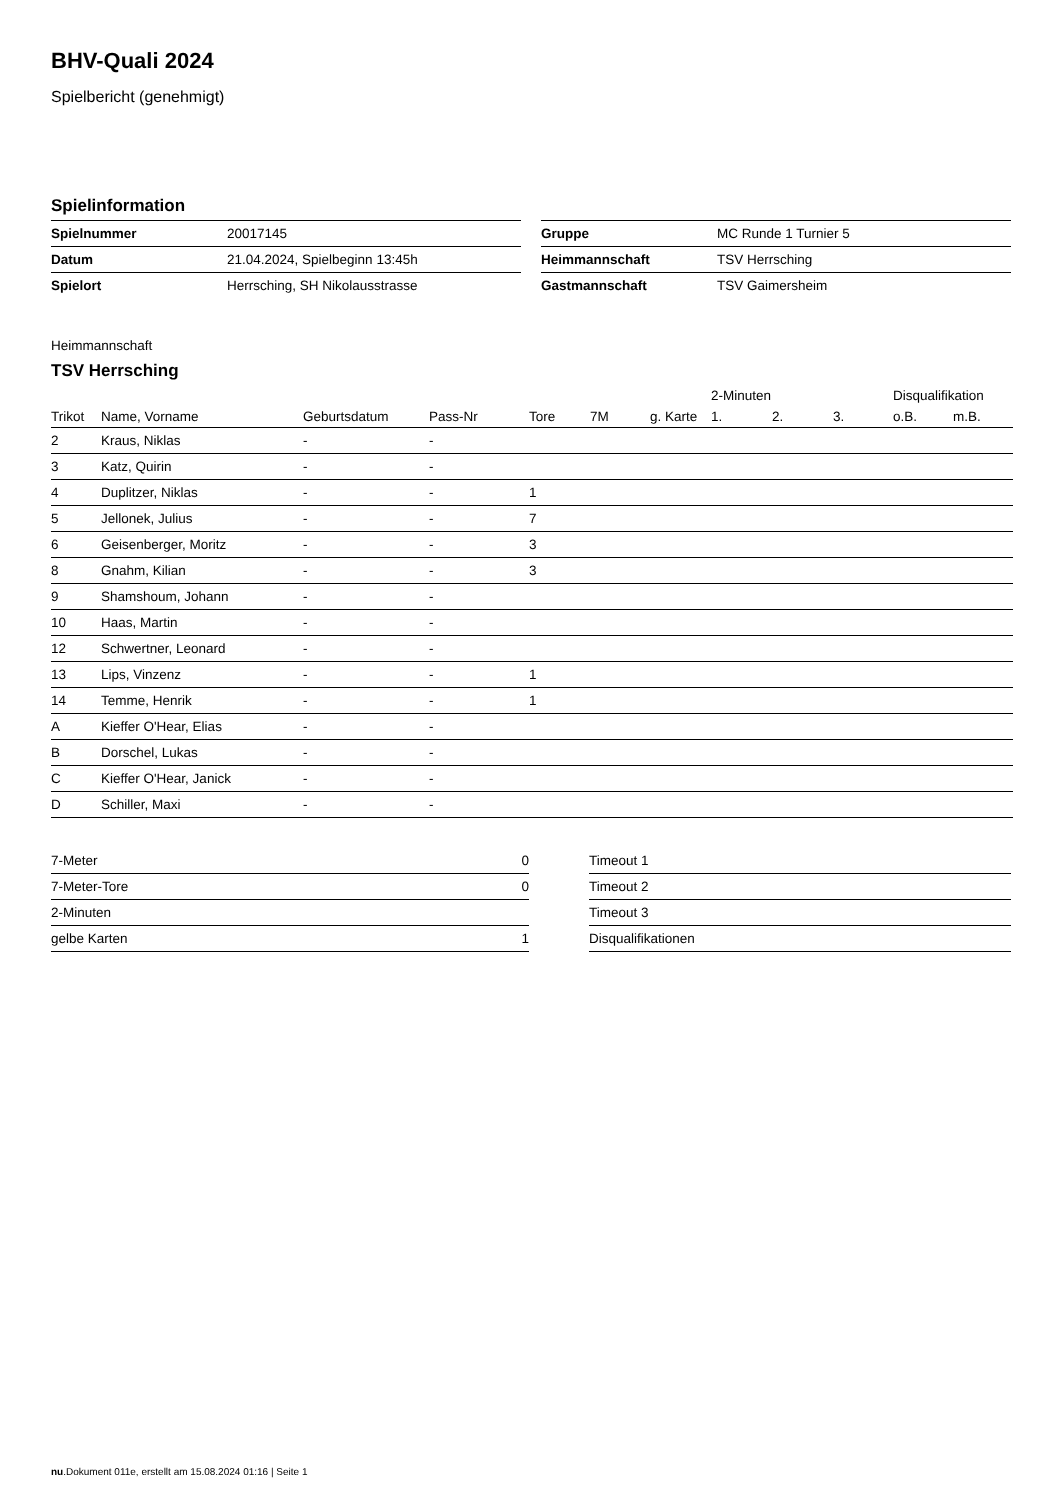BHV-Quali 2024
Spielbericht (genehmigt)
Spielinformation
| Spielnummer | 20017145 |
| Datum | 21.04.2024, Spielbeginn 13:45h |
| Spielort | Herrsching, SH Nikolausstrasse |
| Gruppe | MC Runde 1 Turnier 5 |
| Heimmannschaft | TSV Herrsching |
| Gastmannschaft | TSV Gaimersheim |
Heimmannschaft
TSV Herrsching
| | | | | | | | 2-Minuten | | | Disqualifikation | |
| --- | --- | --- | --- | --- | --- | --- | --- | --- | --- | --- | --- |
| Trikot | Name, Vorname | Geburtsdatum | Pass-Nr | Tore | 7M | g. Karte | 1. | 2. | 3. | o.B. | m.B. |
| 2 | Kraus, Niklas | - | - | | | | | | | | |
| 3 | Katz, Quirin | - | - | | | | | | | | |
| 4 | Duplitzer, Niklas | - | - | 1 | | | | | | | |
| 5 | Jellonek, Julius | - | - | 7 | | | | | | | |
| 6 | Geisenberger, Moritz | - | - | 3 | | | | | | | |
| 8 | Gnahm, Kilian | - | - | 3 | | | | | | | |
| 9 | Shamshoum, Johann | - | - | | | | | | | | |
| 10 | Haas, Martin | - | - | | | | | | | | |
| 12 | Schwertner, Leonard | - | - | | | | | | | | |
| 13 | Lips, Vinzenz | - | - | 1 | | | | | | | |
| 14 | Temme, Henrik | - | - | 1 | | | | | | | |
| A | Kieffer O'Hear, Elias | - | - | | | | | | | | |
| B | Dorschel, Lukas | - | - | | | | | | | | |
| C | Kieffer O'Hear, Janick | - | - | | | | | | | | |
| D | Schiller, Maxi | - | - | | | | | | | | |
| 7-Meter | 0 |
| 7-Meter-Tore | 0 |
| 2-Minuten | |
| gelbe Karten | 1 |
| Timeout 1 |
| Timeout 2 |
| Timeout 3 |
| Disqualifikationen |
nu.Dokument 011e, erstellt am 15.08.2024 01:16 | Seite 1